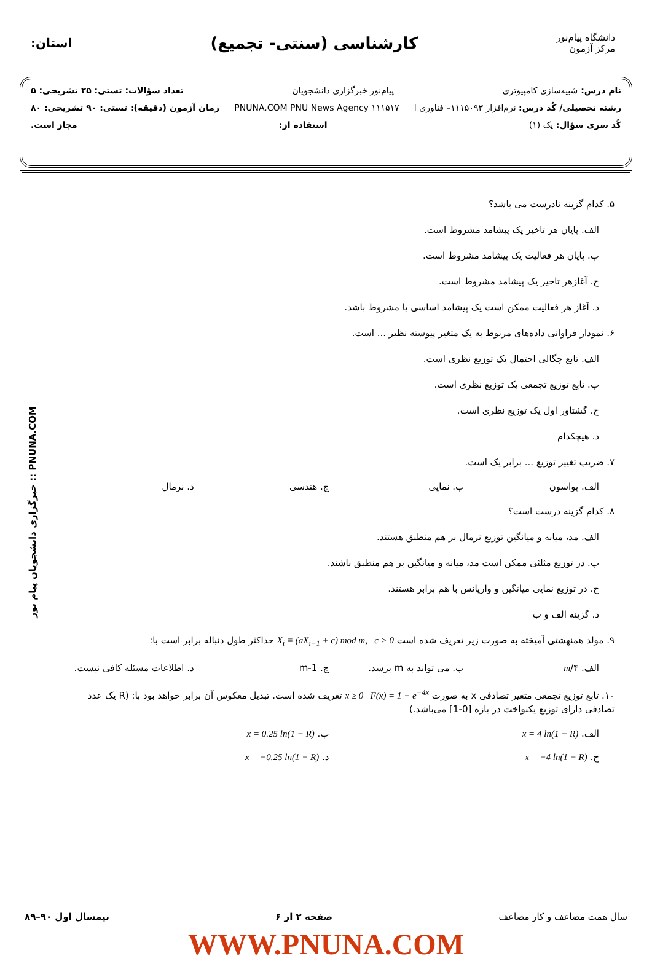دانشگاه پیام‌نور
مرکز آزمون
کارشناسی (سنتی- تجمیع)
استان:
نام درس: شبیه‌سازی کامپیوتری پیام‌نور خبرگزاری دانشجویان تعداد سؤالات: تستی: ۲۵ تشریحی: ۵
رشته تحصیلی/ کُد درس: نرم‌افزار ۱۱۱۵۰۹۳– فناوری ا ۱۱۱۵۱۷ PNUNA.COM PNU News Agency زمان آزمون (دقیقه): تستی: ۹۰ تشریحی: ۸۰
کُد سری سؤال: یک (۱) استفاده از: مجاز است.
PNUNA.COM :: خبرگزاری دانشجویان پیام نور
۵. کدام گزینه نادرست می باشد؟
الف. پایان هر تاخیر یک پیشامد مشروط است.
ب. پایان هر فعالیت یک پیشامد مشروط است.
ج. آغازهر تاخیر یک پیشامد مشروط است.
د. آغاز هر فعالیت ممکن است یک پیشامد اساسی یا مشروط باشد.
۶. نمودار فراوانی داده‌های مربوط به یک متغیر پیوسته نظیر ... است.
الف. تابع چگالی احتمال یک توزیع نظری است.
ب. تابع توزیع تجمعی یک توزیع نظری است.
ج. گشتاور اول یک توزیع نظری است.
د. هیچکدام
۷. ضریب تغییر توزیع ... برابر یک است.
الف. پواسون ب. نمایی ج. هندسی د. نرمال
۸. کدام گزینه درست است؟
الف. مد، میانه و میانگین توزیع نرمال بر هم منطبق هستند.
ب. در توزیع مثلثی ممکن است مد، میانه و میانگین بر هم منطبق باشند.
ج. در توزیع نمایی میانگین و واریانس با هم برابر هستند.
د. گزینه الف و ب
۹. مولد همنهشتی آمیخته به صورت زیر تعریف شده است X<sub>i</sub> ≡ (aX<sub>i−1</sub> + c) mod m, c > 0 حداکثر طول دنباله برابر است با:
الف. m/۴ ب. می تواند به m برسد. ج. m-1 د. اطلاعات مسئله کافی نیست.
۱۰. تابع توزیع تجمعی متغیر تصادفی x به صورت x ≥ 0 F(x) = 1 − e<sup>−4x</sup> تعریف شده است. تبدیل معکوس آن برابر خواهد بود با: (R یک عدد تصادفی دارای توزیع یکنواخت در بازه [0-1] می‌باشد.)
الف. x = 4 ln(1 − R) ب. x = 0.25 ln(1 − R)
ج. x = −4 ln(1 − R) د. x = −0.25 ln(1 − R)
سال همت مضاعف و کار مضاعف صفحه ۲ از ۶ نیمسال اول ۹۰–۸۹
WWW.PNUNA.COM